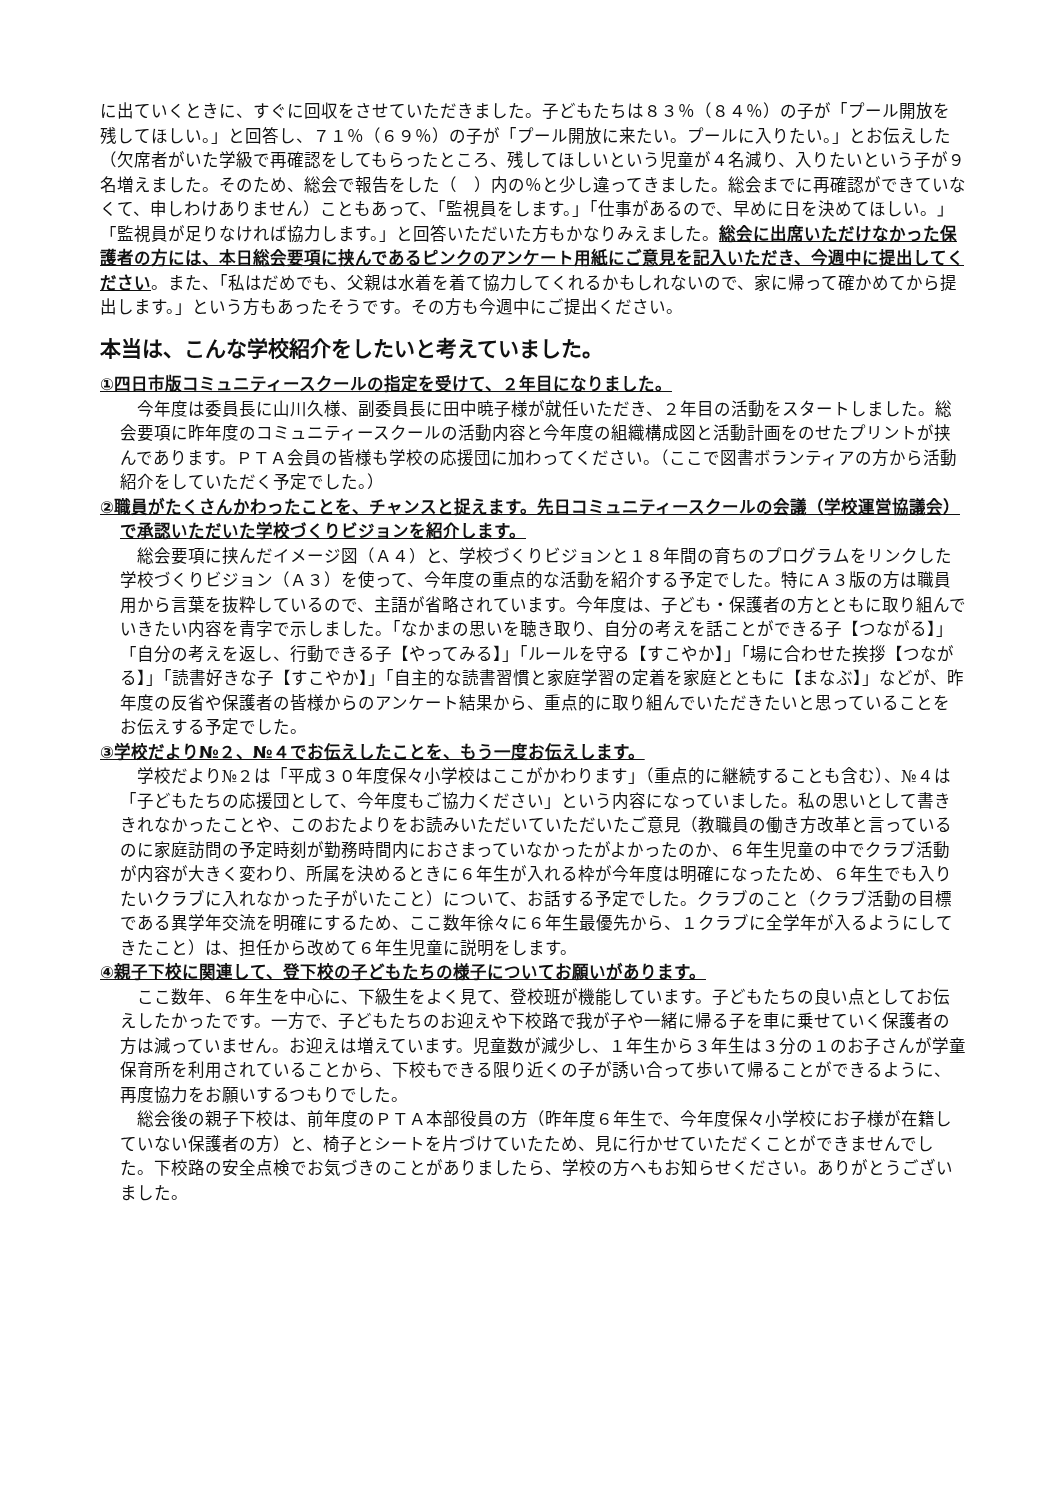に出ていくときに、すぐに回収をさせていただきました。子どもたちは８３％（８４％）の子が「プール開放を残してほしい。」と回答し、７１％（６９％）の子が「プール開放に来たい。プールに入りたい。」とお伝えした（欠席者がいた学級で再確認をしてもらったところ、残してほしいという児童が４名減り、入りたいという子が９名増えました。そのため、総会で報告をした（　）内の％と少し違ってきました。総会までに再確認ができていなくて、申しわけありません）こともあって、「監視員をします。」「仕事があるので、早めに日を決めてほしい。」「監視員が足りなければ協力します。」と回答いただいた方もかなりみえました。総会に出席いただけなかった保護者の方には、本日総会要項に挟んであるピンクのアンケート用紙にご意見を記入いただき、今週中に提出してください。また、「私はだめでも、父親は水着を着て協力してくれるかもしれないので、家に帰って確かめてから提出します。」という方もあったそうです。その方も今週中にご提出ください。
本当は、こんな学校紹介をしたいと考えていました。
①四日市版コミュニティースクールの指定を受けて、２年目になりました。
今年度は委員長に山川久様、副委員長に田中暁子様が就任いただき、２年目の活動をスタートしました。総会要項に昨年度のコミュニティースクールの活動内容と今年度の組織構成図と活動計画をのせたプリントが挟んであります。ＰＴＡ会員の皆様も学校の応援団に加わってください。（ここで図書ボランティアの方から活動紹介をしていただく予定でした。）
②職員がたくさんかわったことを、チャンスと捉えます。先日コミュニティースクールの会議（学校運営協議会）で承認いただいた学校づくりビジョンを紹介します。
総会要項に挟んだイメージ図（Ａ４）と、学校づくりビジョンと１８年間の育ちのプログラムをリンクした学校づくりビジョン（Ａ３）を使って、今年度の重点的な活動を紹介する予定でした。特にＡ３版の方は職員用から言葉を抜粋しているので、主語が省略されています。今年度は、子ども・保護者の方とともに取り組んでいきたい内容を青字で示しました。「なかまの思いを聴き取り、自分の考えを話ことができる子【つながる】」「自分の考えを返し、行動できる子【やってみる】」「ルールを守る【すこやか】」「場に合わせた挨拶【つながる】」「読書好きな子【すこやか】」「自主的な読書習慣と家庭学習の定着を家庭とともに【まなぶ】」などが、昨年度の反省や保護者の皆様からのアンケート結果から、重点的に取り組んでいただきたいと思っていることをお伝えする予定でした。
③学校だより№２、№４でお伝えしたことを、もう一度お伝えします。
学校だより№２は「平成３０年度保々小学校はここがかわります」（重点的に継続することも含む）、№４は「子どもたちの応援団として、今年度もご協力ください」という内容になっていました。私の思いとして書ききれなかったことや、このおたよりをお読みいただいていただいたご意見（教職員の働き方改革と言っているのに家庭訪問の予定時刻が勤務時間内におさまっていなかったがよかったのか、６年生児童の中でクラブ活動が内容が大きく変わり、所属を決めるときに６年生が入れる枠が今年度は明確になったため、６年生でも入りたいクラブに入れなかった子がいたこと）について、お話する予定でした。クラブのこと（クラブ活動の目標である異学年交流を明確にするため、ここ数年徐々に６年生最優先から、１クラブに全学年が入るようにしてきたこと）は、担任から改めて６年生児童に説明をします。
④親子下校に関連して、登下校の子どもたちの様子についてお願いがあります。
ここ数年、６年生を中心に、下級生をよく見て、登校班が機能しています。子どもたちの良い点としてお伝えしたかったです。一方で、子どもたちのお迎えや下校路で我が子や一緒に帰る子を車に乗せていく保護者の方は減っていません。お迎えは増えています。児童数が減少し、１年生から３年生は３分の１のお子さんが学童保育所を利用されていることから、下校もできる限り近くの子が誘い合って歩いて帰ることができるように、再度協力をお願いするつもりでした。
総会後の親子下校は、前年度のＰＴＡ本部役員の方（昨年度６年生で、今年度保々小学校にお子様が在籍していない保護者の方）と、椅子とシートを片づけていたため、見に行かせていただくことができませんでした。下校路の安全点検でお気づきのことがありましたら、学校の方へもお知らせください。ありがとうございました。